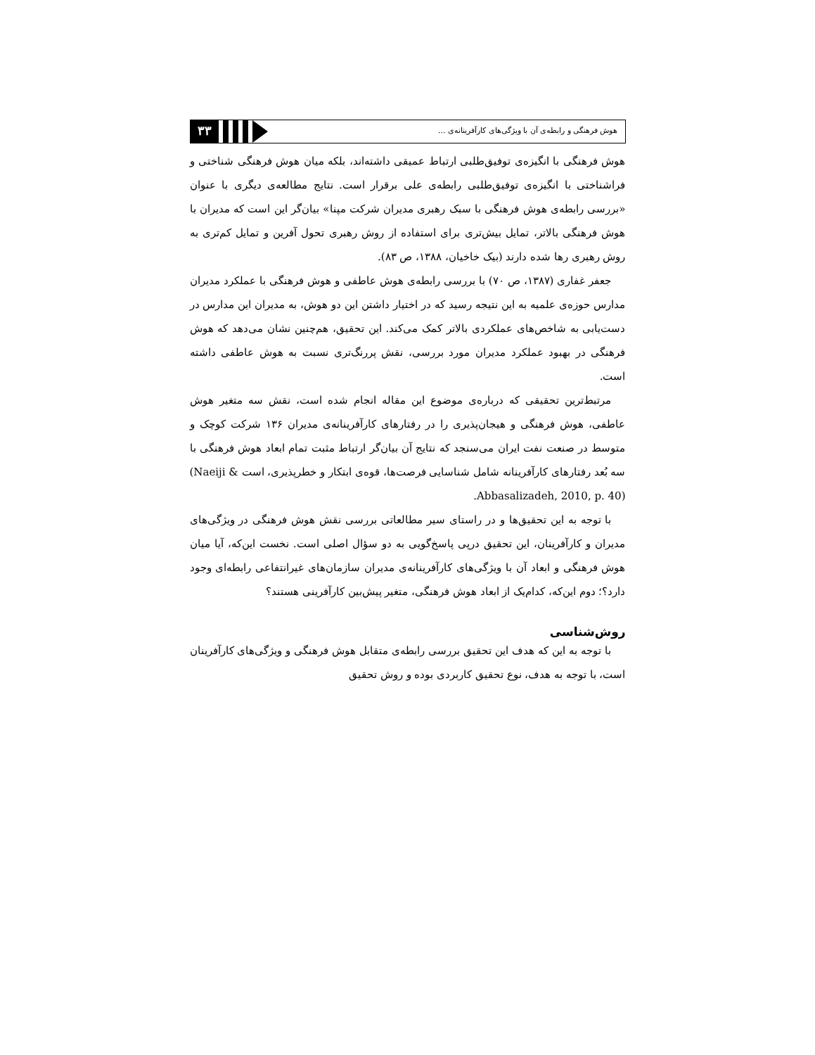۳۳
هوش فرهنگی و رابطه‌ی آن با ویژگی‌های کارآفرینانه‌ی ...
هوش فرهنگی با انگیزه‌ی توفیق‌طلبی ارتباط عمیقی داشته‌اند، بلکه میان هوش فرهنگی شناختی و فراشناختی با انگیزه‌ی توفیق‌طلبی رابطه‌ی علی برقرار است. نتایج مطالعه‌ی دیگری با عنوان «بررسی رابطه‌ی هوش فرهنگی با سبک رهبری مدیران شرکت مپنا» بیان‌گر این است که مدیران با هوش فرهنگی بالاتر، تمایل بیش‌تری برای استفاده از روش رهبری تحول آفرین و تمایل کم‌تری به روش رهبری رها شده دارند (بیک خاخیان، ۱۳۸۸، ص ۸۳).
جعفر غفاری (۱۳۸۷، ص ۷۰) با بررسی رابطه‌ی هوش عاطفی و هوش فرهنگی با عملکرد مدیران مدارس حوزه‌ی علمیه به این نتیجه رسید که در اختیار داشتن این دو هوش، به مدیران این مدارس در دست‌یابی به شاخص‌های عملکردی بالاتر کمک می‌کند. این تحقیق، هم‌چنین نشان می‌دهد که هوش فرهنگی در بهبود عملکرد مدیران مورد بررسی، نقش پررنگ‌تری نسبت به هوش عاطفی داشته است.
مرتبط‌ترین تحقیقی که درباره‌ی موضوع این مقاله انجام شده است، نقش سه متغیر هوش عاطفی، هوش فرهنگی و هیجان‌پذیری را در رفتارهای کارآفرینانه‌ی مدیران ۱۳۶ شرکت کوچک و متوسط در صنعت نفت ایران می‌سنجد که نتایج آن بیان‌گر ارتباط مثبت تمام ابعاد هوش فرهنگی با سه بُعد رفتارهای کارآفرینانه شامل شناسایی فرصت‌ها، قوه‌ی ابتکار و خطرپذیری، است (Naeiji & Abbasalizadeh, 2010, p. 40).
با توجه به این تحقیق‌ها و در راستای سیر مطالعاتی بررسی نقش هوش فرهنگی در ویژگی‌های مدیران و کارآفرینان، این تحقیق درپی پاسخ‌گویی به دو سؤال اصلی است. نخست این‌که، آیا میان هوش فرهنگی و ابعاد آن با ویژگی‌های کارآفرینانه‌ی مدیران سازمان‌های غیرانتفاعی رابطه‌ای وجود دارد؟؛ دوم این‌که، کدام‌یک از ابعاد هوش فرهنگی، متغیر پیش‌بین کارآفرینی هستند؟
روش‌شناسی
با توجه به این که هدف این تحقیق بررسی رابطه‌ی متقابل هوش فرهنگی و ویژگی‌های کارآفرینان است، با توجه به هدف، نوع تحقیق کاربردی بوده و روش تحقیق